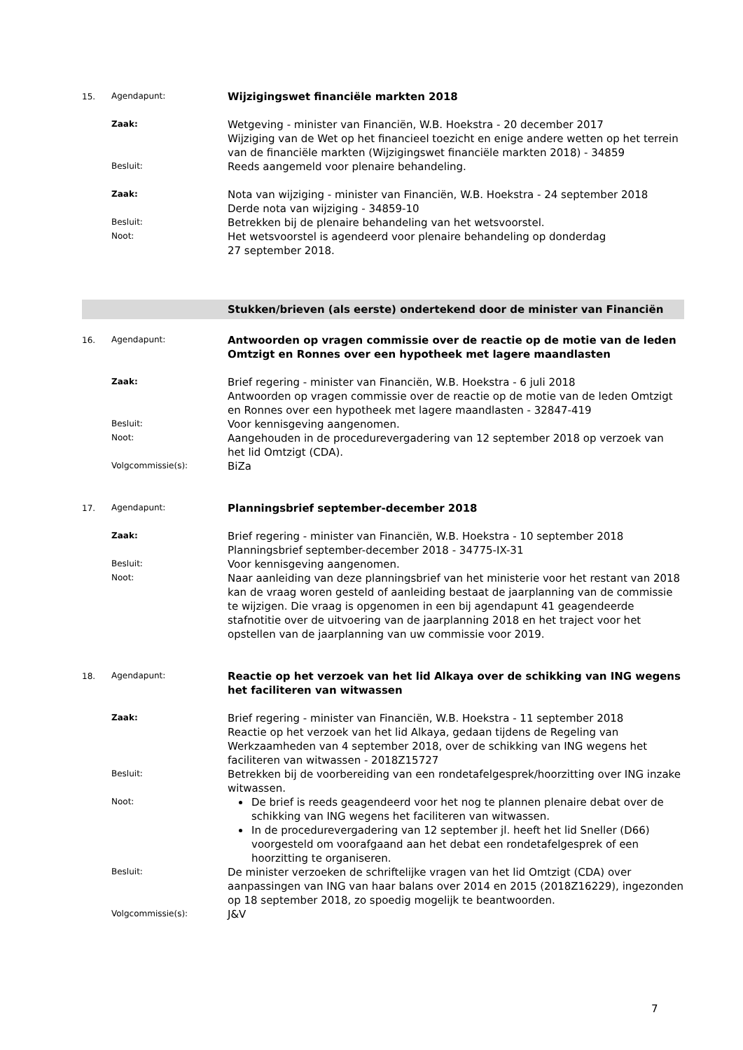15. Agendapunt:
Wijzigingswet financiële markten 2018
Zaak:
Wetgeving - minister van Financiën, W.B. Hoekstra - 20 december 2017
Wijziging van de Wet op het financieel toezicht en enige andere wetten op het terrein van de financiële markten (Wijzigingswet financiële markten 2018) - 34859
Besluit:
Reeds aangemeld voor plenaire behandeling.
Zaak:
Nota van wijziging - minister van Financiën, W.B. Hoekstra - 24 september 2018
Derde nota van wijziging - 34859-10
Besluit:
Betrekken bij de plenaire behandeling van het wetsvoorstel.
Noot:
Het wetsvoorstel is agendeerd voor plenaire behandeling op donderdag
27 september 2018.
Stukken/brieven (als eerste) ondertekend door de minister van Financiën
16. Agendapunt:
Antwoorden op vragen commissie over de reactie op de motie van de leden Omtzigt en Ronnes over een hypotheek met lagere maandlasten
Zaak:
Brief regering - minister van Financiën, W.B. Hoekstra - 6 juli 2018
Antwoorden op vragen commissie over de reactie op de motie van de leden Omtzigt en Ronnes over een hypotheek met lagere maandlasten - 32847-419
Besluit:
Voor kennisgeving aangenomen.
Noot:
Aangehouden in de procedurevergadering van 12 september 2018 op verzoek van het lid Omtzigt (CDA).
Volgcommissie(s):
BiZa
17. Agendapunt:
Planningsbrief september-december 2018
Zaak:
Brief regering - minister van Financiën, W.B. Hoekstra - 10 september 2018
Planningsbrief september-december 2018 - 34775-IX-31
Besluit:
Voor kennisgeving aangenomen.
Noot:
Naar aanleiding van deze planningsbrief van het ministerie voor het restant van 2018 kan de vraag woren gesteld of aanleiding bestaat de jaarplanning van de commissie te wijzigen. Die vraag is opgenomen in een bij agendapunt 41 geagendeerde stafnotitie over de uitvoering van de jaarplanning 2018 en het traject voor het opstellen van de jaarplanning van uw commissie voor 2019.
18. Agendapunt:
Reactie op het verzoek van het lid Alkaya over de schikking van ING wegens het faciliteren van witwassen
Zaak:
Brief regering - minister van Financiën, W.B. Hoekstra - 11 september 2018
Reactie op het verzoek van het lid Alkaya, gedaan tijdens de Regeling van Werkzaamheden van 4 september 2018, over de schikking van ING wegens het faciliteren van witwassen - 2018Z15727
Besluit:
Betrekken bij de voorbereiding van een rondetafelgesprek/hoorzitting over ING inzake witwassen.
Noot:
De brief is reeds geagendeerd voor het nog te plannen plenaire debat over de schikking van ING wegens het faciliteren van witwassen.
In de procedurevergadering van 12 september jl. heeft het lid Sneller (D66) voorgesteld om voorafgaand aan het debat een rondetafelgesprek of een hoorzitting te organiseren.
Besluit:
De minister verzoeken de schriftelijke vragen van het lid Omtzigt (CDA) over aanpassingen van ING van haar balans over 2014 en 2015 (2018Z16229), ingezonden op 18 september 2018, zo spoedig mogelijk te beantwoorden.
Volgcommissie(s):
J&V
7